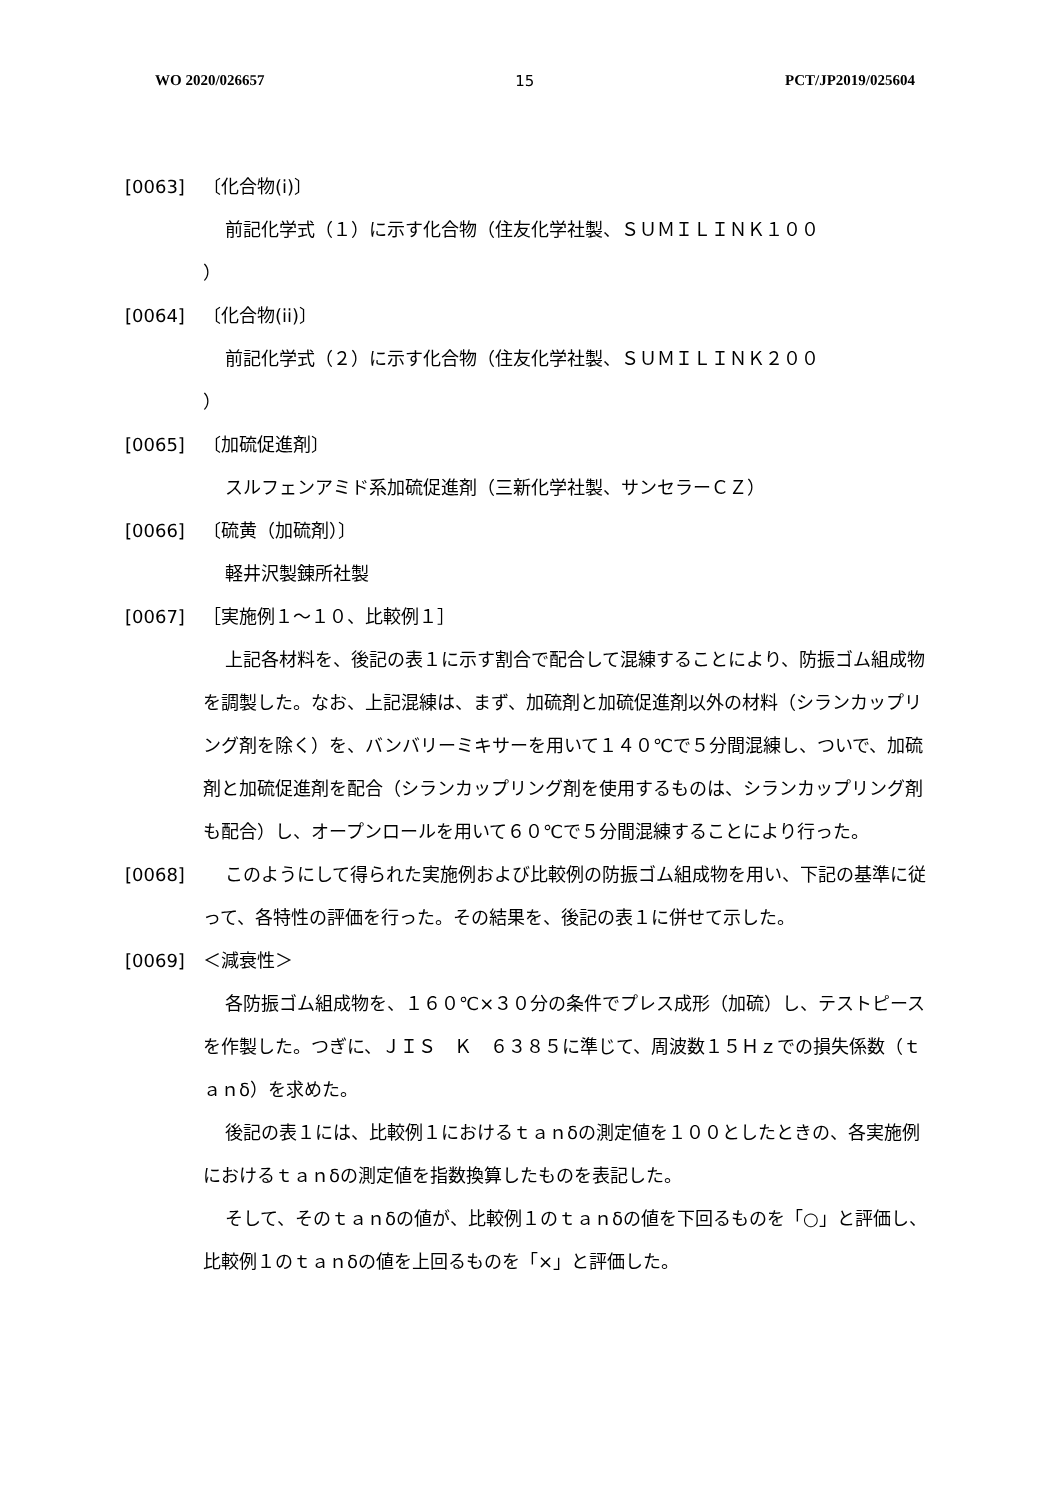WO 2020/026657 15 PCT/JP2019/025604
[0063] 〔化合物(i)〕
前記化学式（１）に示す化合物（住友化学社製、ＳＵＭＩＬＩＮＫ１００
）
[0064] 〔化合物(ii)〕
前記化学式（２）に示す化合物（住友化学社製、ＳＵＭＩＬＩＮＫ２００
）
[0065] 〔加硫促進剤〕
スルフェンアミド系加硫促進剤（三新化学社製、サンセラーＣＺ）
[0066] 〔硫黄（加硫剤）〕
軽井沢製錬所社製
[0067] ［実施例１～１０、比較例１］
上記各材料を、後記の表１に示す割合で配合して混練することにより、防振ゴム組成物を調製した。なお、上記混練は、まず、加硫剤と加硫促進剤以外の材料（シランカップリング剤を除く）を、バンバリーミキサーを用いて１４０℃で５分間混練し、ついで、加硫剤と加硫促進剤を配合（シランカップリング剤を使用するものは、シランカップリング剤も配合）し、オープンロールを用いて６０℃で５分間混練することにより行った。
[0068] このようにして得られた実施例および比較例の防振ゴム組成物を用い、下記の基準に従って、各特性の評価を行った。その結果を、後記の表１に併せて示した。
[0069] ＜減衰性＞
各防振ゴム組成物を、１６０℃×３０分の条件でプレス成形（加硫）し、テストピースを作製した。つぎに、ＪＩＳ　Ｋ　６３８５に準じて、周波数１５Ｈｚでの損失係数（ｔａｎδ）を求めた。
後記の表１には、比較例１におけるｔａｎδの測定値を１００としたときの、各実施例におけるｔａｎδの測定値を指数換算したものを表記した。
そして、そのｔａｎδの値が、比較例１のｔａｎδの値を下回るものを「○」と評価し、比較例１のｔａｎδの値を上回るものを「×」と評価した。